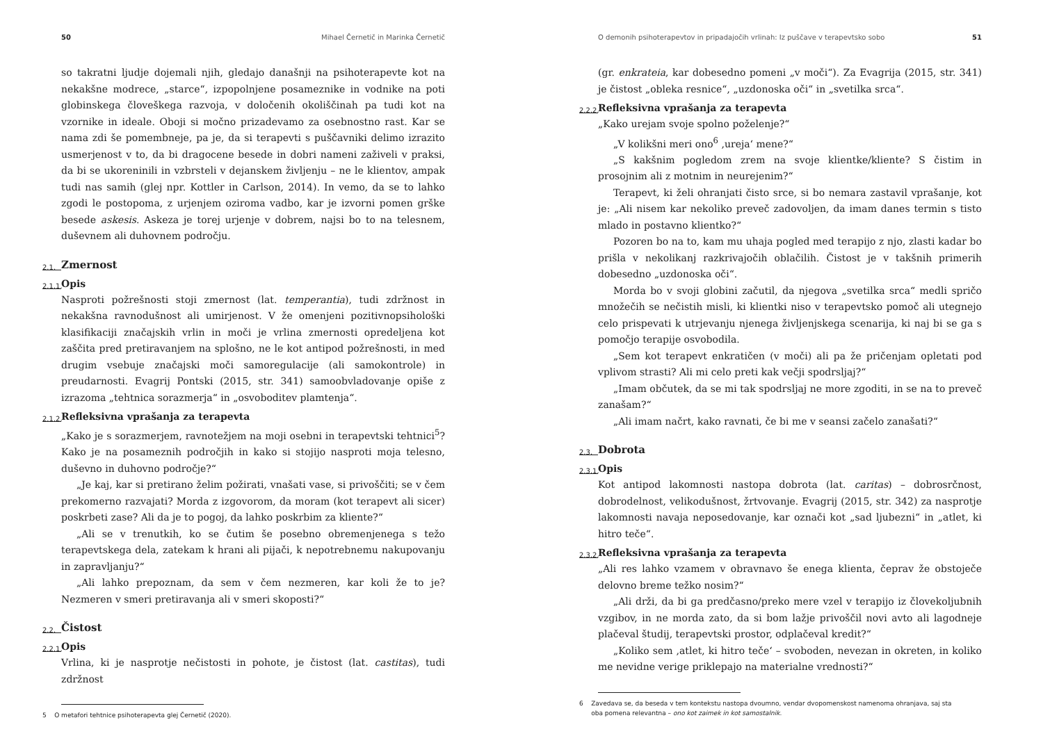50 Mihael Černetič in Marinka Černetič
so takratni ljudje dojemali njih, gledajo današnji na psihoterapevte kot na nekakšne modrece, „starce“, izpopolnjene posameznike in vodnike na poti globinskega človeškega razvoja, v določenih okoliščinah pa tudi kot na vzornike in ideale. Oboji si močno prizadevamo za osebnostno rast. Kar se nama zdi še pomembneje, pa je, da si terapevti s puščavniki delimo izrazito usmerjenost v to, da bi dragocene besede in dobri nameni zaživeli v praksi, da bi se ukoreninili in vzbrsteli v dejanskem življenju – ne le klientov, ampak tudi nas samih (glej npr. Kottler in Carlson, 2014). In vemo, da se to lahko zgodi le postopoma, z urjenjem oziroma vadbo, kar je izvorni pomen grške besede askesis. Askeza je torej urjenje v dobrem, najsi bo to na telesnem, duševnem ali duhovnem področju.
2.1. Zmernost
2.1.1. Opis
Nasproti požrešnosti stoji zmernost (lat. temperantia), tudi zdržnost in nekakšna ravnodušnost ali umirjenost. V že omenjeni pozitivnopsihološki klasifikaciji značajskih vrlin in moči je vrlina zmernosti opredeljena kot zaščita pred pretiravanjem na splošno, ne le kot antipod požrešnosti, in med drugim vsebuje značajski moči samoregulacije (ali samokontrole) in preudarnosti. Evagrij Pontski (2015, str. 341) samoobvladovanje opiše z izrazoma „tehtnica sorazmerja“ in „osvoboditev plamtenja“.
2.1.2. Refleksivna vprašanja za terapevta
„Kako je s sorazmerjem, ravnotežjem na moji osebni in terapevtski tehtnici<sup>5</sup>? Kako je na posameznih področjih in kako si stojijo nasproti moja telesno, duševno in duhovno področje?“
„Je kaj, kar si pretirano želim požirati, vnašati vase, si privoščiti; se v čem prekomerno razvajati? Morda z izgovorom, da moram (kot terapevt ali sicer) poskrbeti zase? Ali da je to pogoj, da lahko poskrbim za kliente?“
„Ali se v trenutkih, ko se čutim še posebno obremenjenega s težo terapevtskega dela, zatekam k hrani ali pijači, k nepotrebnemu nakupovanju in zapravljanju?“
„Ali lahko prepoznam, da sem v čem nezmeren, kar koli že to je? Nezmeren v smeri pretiravanja ali v smeri skoposti?“
2.2. Čistost
2.2.1. Opis
Vrlina, ki je nasprotje nečistosti in pohote, je čistost (lat. castitas), tudi zdržnost
5 O metafori tehtnice psihoterapevta glej Černetič (2020).
O demonih psihoterapevtov in pripadajočih vrlinah: Iz puščave v terapevtsko sobo 51
(gr. enkrateia, kar dobesedno pomeni „v moči“). Za Evagrija (2015, str. 341) je čistost „obleka resnice“, „uzdonoska oči“ in „svetilka srca“.
2.2.2. Refleksivna vprašanja za terapevta
„Kako urejam svoje spolno poželenje?“
„V kolikšni meri ono<sup>6</sup> ‚ureja‘ mene?“
„S kakšnim pogledom zrem na svoje klientke/kliente? S čistim in prosojnim ali z motnim in neurejenim?“
Terapevt, ki želi ohranjati čisto srce, si bo nemara zastavil vprašanje, kot je: „Ali nisem kar nekoliko preveč zadovoljen, da imam danes termin s tisto mlado in postavno klientko?“
Pozoren bo na to, kam mu uhaja pogled med terapijo z njo, zlasti kadar bo prišla v nekolikanj razkrivajočih oblačilih. Čistost je v takšnih primerih dobesedno „uzdonoska oči“.
Morda bo v svoji globini začutil, da njegova „svetilka srca“ medli spričo množečih se nečistih misli, ki klientki niso v terapevtsko pomoč ali utegnejo celo prispevati k utrjevanju njenega življenjskega scenarija, ki naj bi se ga s pomočjo terapije osvobodila.
„Sem kot terapevt enkratičen (v moči) ali pa že pričenjam opletati pod vplivom strasti? Ali mi celo preti kak večji spodrsljaj?“
„Imam občutek, da se mi tak spodrsljaj ne more zgoditi, in se na to preveč zanašam?“
„Ali imam načrt, kako ravnati, če bi me v seansi začelo zanašati?“
2.3. Dobrota
2.3.1. Opis
Kot antipod lakomnosti nastopa dobrota (lat. caritas) – dobrosrčnost, dobrodelnost, velikodušnost, žrtvovanje. Evagrij (2015, str. 342) za nasprotje lakomnosti navaja neposedovanje, kar označi kot „sad ljubezni“ in „atlet, ki hitro teče“.
2.3.2. Refleksivna vprašanja za terapevta
„Ali res lahko vzamem v obravnavo še enega klienta, čeprav že obstoječe delovno breme težko nosim?“
„Ali drži, da bi ga predčasno/preko mere vzel v terapijo iz človekoljubnih vzgibov, in ne morda zato, da si bom lažje privoščil novi avto ali lagodneje plačeval študij, terapevtski prostor, odplačeval kredit?“
„Koliko sem ‚atlet, ki hitro teče‘ – svoboden, nevezan in okreten, in koliko me nevidne verige priklepajo na materialne vrednosti?“
6 Zavedava se, da beseda v tem kontekstu nastopa dvoumno, vendar dvopomenskost namenoma ohranjava, saj sta
oba pomena relevantna – ono kot zaimek in kot samostalnik.